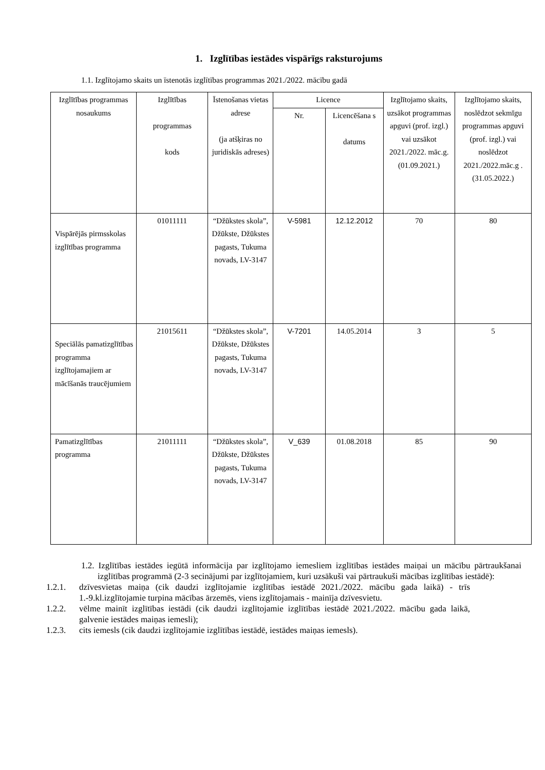1. Izglītības iestādes vispārīgs raksturojums
1.1. Izglītojamo skaits un īstenotās izglītības programmas 2021./2022. mācību gadā
| Izglītības programmas nosaukums | Izglītības programmas kods | Īstenošanas vietas adrese (ja atšķiras no juridiskās adreses) | Licence | | Izglītojamo skaits, uzsākot programmas apguvi (prof. izgl.) vai uzsākot 2021./2022. māc.g. (01.09.2021.) | Izglītojamo skaits, noslēdzot sekmīgu programmas apguvi (prof. izgl.) vai noslēdzot 2021./2022.māc.g . (31.05.2022.) |
| --- | --- | --- | --- | --- | --- | --- |
| | | | Nr. | Licencēšana s datums | | |
| Vispārējās pirmsskolas izglītības programma | 01011111 | “Džūkstes skola”, Džūkste, Džūkstes pagasts, Tukuma novads, LV-3147 | V-5981 | 12.12.2012 | 70 | 80 |
| Speciālās pamatizglītības programma izglītojamajiem ar mācīšanās traucējumiem | 21015611 | “Džūkstes skola”, Džūkste, Džūkstes pagasts, Tukuma novads, LV-3147 | V-7201 | 14.05.2014 | 3 | 5 |
| Pamatizglītības programma | 21011111 | “Džūkstes skola”, Džūkste, Džūkstes pagasts, Tukuma novads, LV-3147 | V_639 | 01.08.2018 | 85 | 90 |
1.2. Izglītības iestādes iegūtā informācija par izglītojamo iemesliem izglītības iestādes maiņai un mācību pārtraukšanai izglītības programmā (2-3 secinājumi par izglītojamiem, kuri uzsākuši vai pārtraukuši mācības izglītības iestādē):
1.2.1. dzīvesvietas maiņa (cik daudzi izglītojamie izglītības iestādē 2021./2022. mācību gada laikā) - trīs 1.-9.kl.izglītojamie turpina mācības ārzemēs, viens izglītojamais - mainīja dzīvesvietu.
1.2.2. vēlme mainīt izglītības iestādi (cik daudzi izglītojamie izglītības iestādē 2021./2022. mācību gada laikā, galvenie iestādes maiņas iemesli);
1.2.3. cits iemesls (cik daudzi izglītojamie izglītības iestādē, iestādes maiņas iemesls).